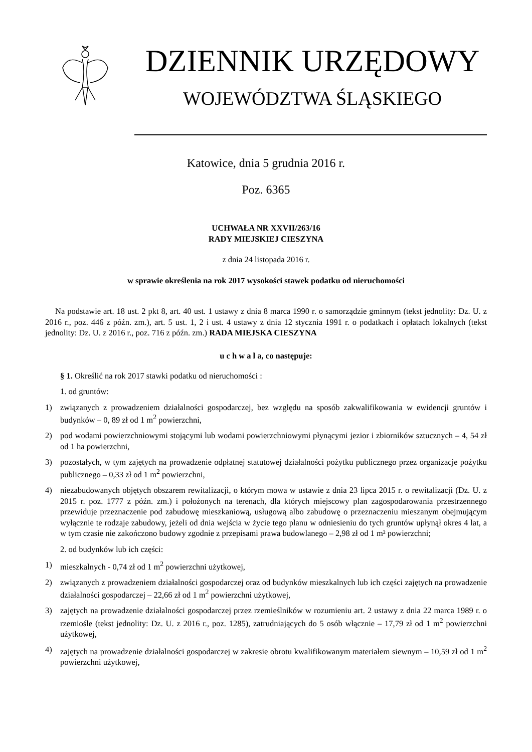DZIENNIK URZĘDOWY
WOJEWÓDZTWA ŚLĄSKIEGO
Katowice, dnia 5 grudnia 2016 r.
Poz. 6365
UCHWAŁA NR XXVII/263/16
RADY MIEJSKIEJ CIESZYNA
z dnia 24 listopada 2016 r.
w sprawie określenia na rok 2017 wysokości stawek podatku od nieruchomości
Na podstawie art. 18 ust. 2 pkt 8, art. 40 ust. 1 ustawy z dnia 8 marca 1990 r. o samorządzie gminnym (tekst jednolity: Dz. U. z 2016 r., poz. 446 z późn. zm.), art. 5 ust. 1, 2 i ust. 4 ustawy z dnia 12 stycznia 1991 r. o podatkach i opłatach lokalnych (tekst jednolity: Dz. U. z 2016 r., poz. 716 z późn. zm.) RADA MIEJSKA CIESZYNA
u c h w a l a, co następuje:
§ 1. Określić na rok 2017 stawki podatku od nieruchomości :
1. od gruntów:
1) związanych z prowadzeniem działalności gospodarczej, bez względu na sposób zakwalifikowania w ewidencji gruntów i budynków – 0, 89 zł od 1 m<sup>2</sup> powierzchni,
2) pod wodami powierzchniowymi stojącymi lub wodami powierzchniowymi płynącymi jezior i zbiorników sztucznych – 4, 54 zł od 1 ha powierzchni,
3) pozostałych, w tym zajętych na prowadzenie odpłatnej statutowej działalności pożytku publicznego przez organizacje pożytku publicznego – 0,33 zł od 1 m<sup>2</sup> powierzchni,
4) niezabudowanych objętych obszarem rewitalizacji, o którym mowa w ustawie z dnia 23 lipca 2015 r. o rewitalizacji (Dz. U. z 2015 r. poz. 1777 z późn. zm.) i położonych na terenach, dla których miejscowy plan zagospodarowania przestrzennego przewiduje przeznaczenie pod zabudowę mieszkaniową, usługową albo zabudowę o przeznaczeniu mieszanym obejmującym wyłącznie te rodzaje zabudowy, jeżeli od dnia wejścia w życie tego planu w odniesieniu do tych gruntów upłynął okres 4 lat, a w tym czasie nie zakończono budowy zgodnie z przepisami prawa budowlanego – 2,98 zł od 1 m² powierzchni;
2. od budynków lub ich części:
1) mieszkalnych - 0,74 zł od 1 m<sup>2</sup> powierzchni użytkowej,
2) związanych z prowadzeniem działalności gospodarczej oraz od budynków mieszkalnych lub ich części zajętych na prowadzenie działalności gospodarczej – 22,66 zł od 1 m<sup>2</sup> powierzchni użytkowej,
3) zajętych na prowadzenie działalności gospodarczej przez rzemieślników w rozumieniu art. 2 ustawy z dnia 22 marca 1989 r. o rzemiośle (tekst jednolity: Dz. U. z 2016 r., poz. 1285), zatrudniających do 5 osób włącznie – 17,79 zł od 1 m<sup>2</sup> powierzchni użytkowej,
4) zajętych na prowadzenie działalności gospodarczej w zakresie obrotu kwalifikowanym materiałem siewnym – 10,59 zł od 1 m<sup>2</sup> powierzchni użytkowej,